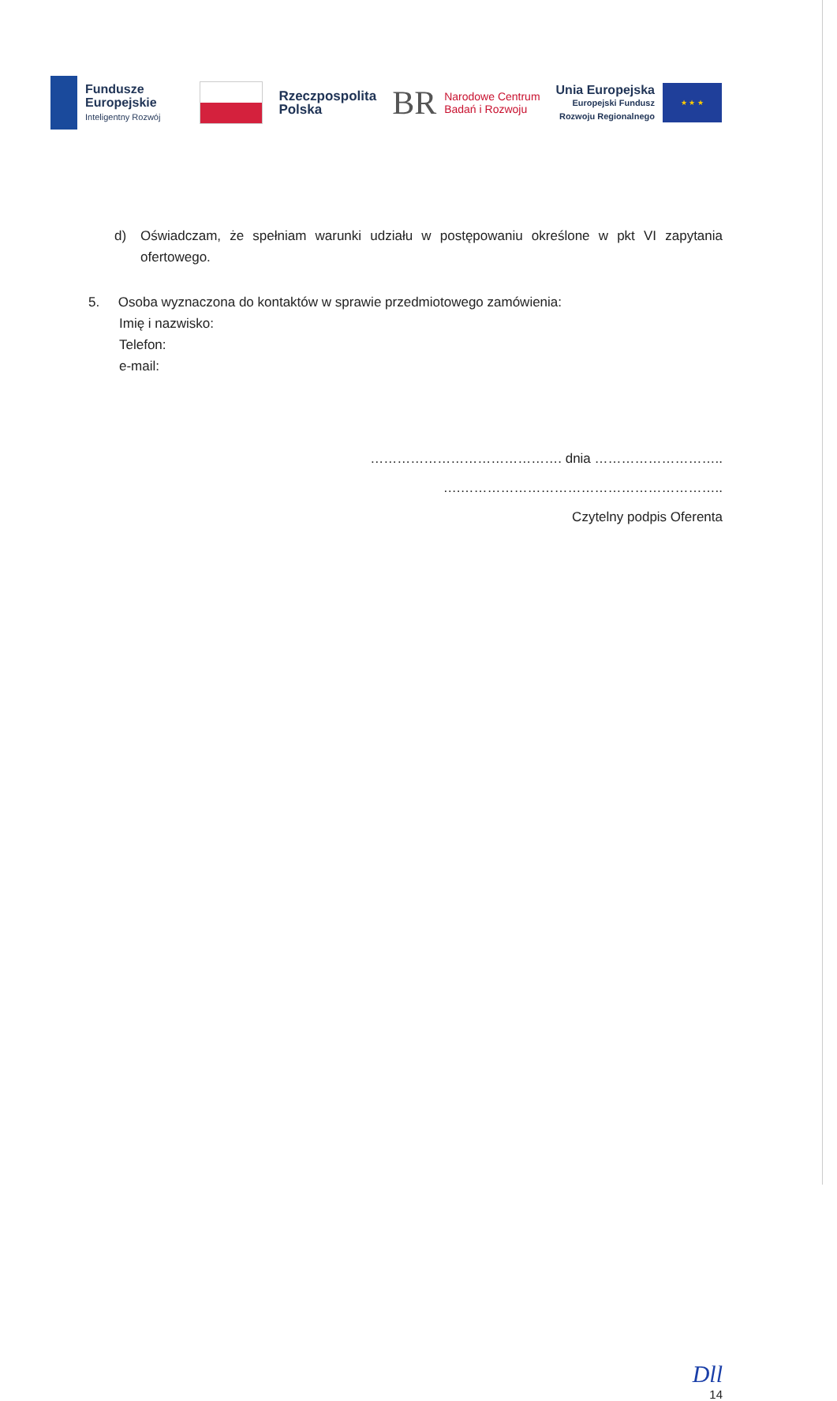Fundusze
Europejskie
Inteligentny Rozwój
Rzeczpospolita
Polska
BR
Narodowe Centrum
Badań i Rozwoju
Unia Europejska
Europejski Fundusz
Rozwoju Regionalnego
★ ★ ★
d) Oświadczam, że spełniam warunki udziału w postępowaniu określone w pkt VI zapytania ofertowego.
5. Osoba wyznaczona do kontaktów w sprawie przedmiotowego zamówienia:
Imię i nazwisko:
Telefon:
e-mail:
……………………………………. dnia ………………………..
….…………………………………………………..
Czytelny podpis Oferenta
Dll
14